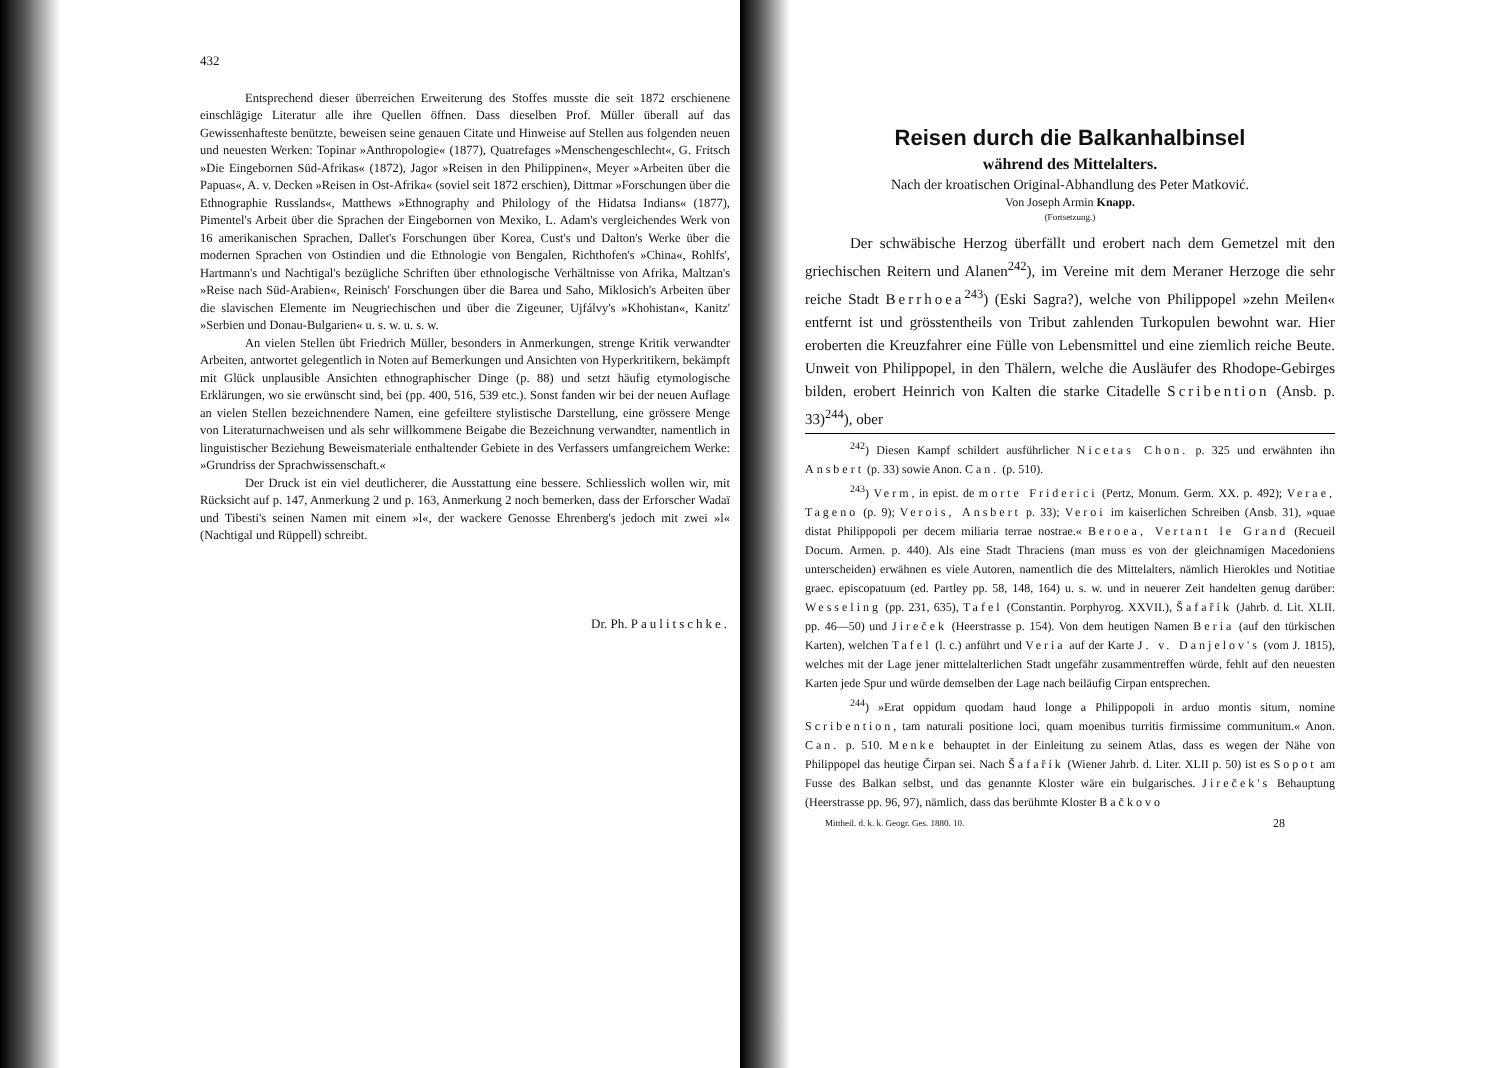432
Entsprechend dieser überreichen Erweiterung des Stoffes musste die seit 1872 erschienene einschlägige Literatur alle ihre Quellen öffnen. Dass dieselben Prof. Müller überall auf das Gewissenhafteste benützte, beweisen seine genauen Citate und Hinweise auf Stellen aus folgenden neuen und neuesten Werken: Topinar »Anthropologie« (1877), Quatrefages »Menschengeschlecht«, G. Fritsch »Die Eingebornen Süd-Afrikas« (1872), Jagor »Reisen in den Philippinen«, Meyer »Arbeiten über die Papuas«, A. v. Decken »Reisen in Ost-Afrika« (soviel seit 1872 erschien), Dittmar »Forschungen über die Ethnographie Russlands«, Matthews »Ethnography and Philology of the Hidatsa Indians« (1877), Pimentel's Arbeit über die Sprachen der Eingebornen von Mexiko, L. Adam's vergleichendes Werk von 16 amerikanischen Sprachen, Dallet's Forschungen über Korea, Cust's und Dalton's Werke über die modernen Sprachen von Ostindien und die Ethnologie von Bengalen, Richthofen's »China«, Rohlfs', Hartmann's und Nachtigal's bezügliche Schriften über ethnologische Verhältnisse von Afrika, Maltzan's »Reise nach Süd-Arabien«, Reinisch' Forschungen über die Barea und Saho, Miklosich's Arbeiten über die slavischen Elemente im Neugriechischen und über die Zigeuner, Ujfálvy's »Khohistan«, Kanitz' »Serbien und Donau-Bulgarien« u. s. w. u. s. w.
An vielen Stellen übt Friedrich Müller, besonders in Anmerkungen, strenge Kritik verwandter Arbeiten, antwortet gelegentlich in Noten auf Bemerkungen und Ansichten von Hyperkritikern, bekämpft mit Glück unplausible Ansichten ethnographischer Dinge (p. 88) und setzt häufig etymologische Erklärungen, wo sie erwünscht sind, bei (pp. 400, 516, 539 etc.). Sonst fanden wir bei der neuen Auflage an vielen Stellen bezeichnendere Namen, eine gefeiltere stylistische Darstellung, eine grössere Menge von Literaturnachweisen und als sehr willkommene Beigabe die Bezeichnung verwandter, namentlich in linguistischer Beziehung Beweismateriale enthaltender Gebiete in des Verfassers umfangreichem Werke: »Grundriss der Sprachwissenschaft.«
Der Druck ist ein viel deutlicherer, die Ausstattung eine bessere. Schliesslich wollen wir, mit Rücksicht auf p. 147, Anmerkung 2 und p. 163, Anmerkung 2 noch bemerken, dass der Erforscher Wadaï und Tibesti's seinen Namen mit einem »l«, der wackere Genosse Ehrenberg's jedoch mit zwei »l« (Nachtigal und Rüppell) schreibt.
Dr. Ph. Paulitschke.
Reisen durch die Balkanhalbinsel
während des Mittelalters.
Nach der kroatischen Original-Abhandlung des Peter Matković.
Von Joseph Armin Knapp.
(Fortsetzung.)
Der schwäbische Herzog überfällt und erobert nach dem Gemetzel mit den griechischen Reitern und Alanen<sup>242</sup>), im Vereine mit dem Meraner Herzoge die sehr reiche Stadt Berrhoea<sup>243</sup>) (Eski Sagra?), welche von Philippopel »zehn Meilen« entfernt ist und grösstentheils von Tribut zahlenden Turkopulen bewohnt war. Hier eroberten die Kreuzfahrer eine Fülle von Lebensmittel und eine ziemlich reiche Beute. Unweit von Philippopel, in den Thälern, welche die Ausläufer des Rhodope-Gebirges bilden, erobert Heinrich von Kalten die starke Citadelle Scribention (Ansb. p. 33)<sup>244</sup>), ober
<sup>242</sup>) Diesen Kampf schildert ausführlicher Nicetas Chon. p. 325 und erwähnten ihn Ansbert (p. 33) sowie Anon. Can. (p. 510).
<sup>243</sup>) Verm, in epist. de morte Friderici (Pertz, Monum. Germ. XX. p. 492); Verae, Tageno (p. 9); Verois, Ansbert p. 33); Veroi im kaiserlichen Schreiben (Ansb. 31), »quae distat Philippopoli per decem miliaria terrae nostrae.« Beroea, Vertant le Grand (Recueil Docum. Armen. p. 440). Als eine Stadt Thraciens (man muss es von der gleichnamigen Macedoniens unterscheiden) erwähnen es viele Autoren, namentlich die des Mittelalters, nämlich Hierokles und Notitiae graec. episcopatuum (ed. Partley pp. 58, 148, 164) u. s. w. und in neuerer Zeit handelten genug darüber: Wesseling (pp. 231, 635), Tafel (Constantin. Porphyrog. XXVII.), Šafařík (Jahrb. d. Lit. XLII. pp. 46—50) und Jireček (Heerstrasse p. 154). Von dem heutigen Namen Beria (auf den türkischen Karten), welchen Tafel (l. c.) anführt und Veria auf der Karte J. v. Danjelov's (vom J. 1815), welches mit der Lage jener mittelalterlichen Stadt ungefähr zusammentreffen würde, fehlt auf den neuesten Karten jede Spur und würde demselben der Lage nach beiläufig Cirpan entsprechen.
<sup>244</sup>) »Erat oppidum quodam haud longe a Philippopoli in arduo montis situm, nomine Scribention, tam naturali positione loci, quam moenibus turritis firmissime communitum.« Anon. Can. p. 510. Menke behauptet in der Einleitung zu seinem Atlas, dass es wegen der Nähe von Philippopel das heutige Čirpan sei. Nach Šafařík (Wiener Jahrb. d. Liter. XLII p. 50) ist es Sopot am Fusse des Balkan selbst, und das genannte Kloster wäre ein bulgarisches. Jireček's Behauptung (Heerstrasse pp. 96, 97), nämlich, dass das berühmte Kloster Bačkovo
Mittheil. d. k. k. Geogr. Ges. 1880. 10. 28